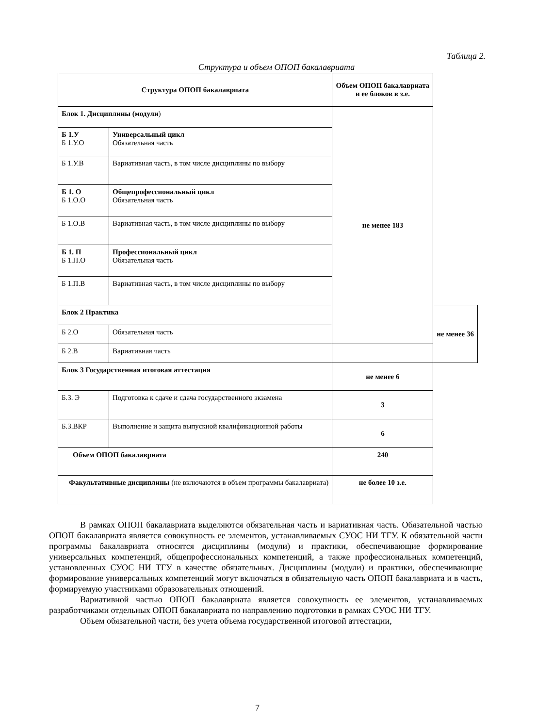Таблица 2.
Структура и объем ОПОП бакалавриата
| Структура ОПОП бакалавриата | | Объем ОПОП бакалавриата и ее блоков в з.е. | |
| --- | --- | --- | --- |
| Блок 1. Дисциплины (модули ) | | не менее 183 | |
| Б 1.У Б 1.У.О | Универсальный цикл Обязательная часть | | |
| Б 1.У.В | Вариативная часть, в том числе дисциплины по выбору | | |
| Б 1. О Б 1.О.О | Общепрофессиональный цикл Обязательная часть | | |
| Б 1.О.В | Вариативная часть, в том числе дисциплины по выбору | | |
| Б 1. П Б 1.П.О | Профессиональный цикл Обязательная часть | | |
| Б 1.П.В | Вариативная часть, в том числе дисциплины по выбору | | |
| Блок 2 Практика | | | не менее 36 |
| Б 2.О | Обязательная часть | | |
| Б 2.В | Вариативная часть | | |
| Блок 3 Государственная итоговая аттестация | | не менее 6 | |
| Б.3. Э | Подготовка к сдаче и сдача государственного экзамена | 3 | |
| Б.3.ВКР | Выполнение и защита выпускной квалификационной работы | 6 | |
| Объем ОПОП бакалавриата | | 240 | |
| Факультативные дисциплины (не включаются в объем программы бакалавриата) | | не более 10 з.е. | |
В рамках ОПОП бакалавриата выделяются обязательная часть и вариативная часть. Обязательной частью ОПОП бакалавриата является совокупность ее элементов, устанавливаемых СУОС НИ ТГУ. К обязательной части программы бакалавриата относятся дисциплины (модули) и практики, обеспечивающие формирование универсальных компетенций, общепрофессиональных компетенций, а также профессиональных компетенций, установленных СУОС НИ ТГУ в качестве обязательных. Дисциплины (модули) и практики, обеспечивающие формирование универсальных компетенций могут включаться в обязательную часть ОПОП бакалавриата и в часть, формируемую участниками образовательных отношений.
Вариативной частью ОПОП бакалавриата является совокупность ее элементов, устанавливаемых разработчиками отдельных ОПОП бакалавриата по направлению подготовки в рамках СУОС НИ ТГУ.
Объем обязательной части, без учета объема государственной итоговой аттестации,
7